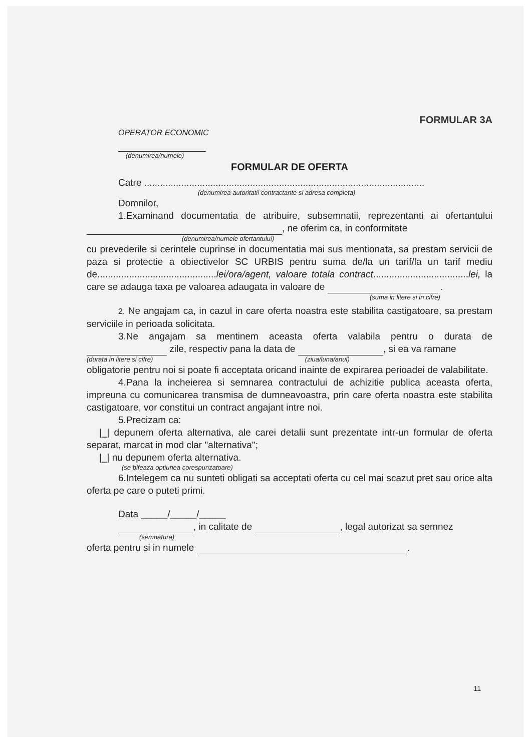FORMULAR 3A
OPERATOR ECONOMIC
(denumirea/numele)
FORMULAR DE OFERTA
Catre ..........................................................................................................
(denumirea autoritatii contractante si adresa completa)
Domnilor,
1.Examinand documentatia de atribuire, subsemnatii, reprezentanti ai ofertantului , ne oferim ca, in conformitate
(denumirea/numele ofertantului)
cu prevederile si cerintele cuprinse in documentatia mai sus mentionata, sa prestam servicii de paza si protectie a obiectivelor SC URBIS pentru suma de/la un tarif/la un tarif mediu de.............................................lei/ora/agent, valoare totala contract....................................lei, la care se adauga taxa pe valoarea adaugata in valoare de .
(suma in litere si in cifre)
2. Ne angajam ca, in cazul in care oferta noastra este stabilita castigatoare, sa prestam serviciile in perioada solicitata.
3.Ne angajam sa mentinem aceasta oferta valabila pentru o durata de zile, respectiv pana la data de , si ea va ramane
(durata in litere si cifre) (ziua/luna/anul)
obligatorie pentru noi si poate fi acceptata oricand inainte de expirarea perioadei de valabilitate.
4.Pana la incheierea si semnarea contractului de achizitie publica aceasta oferta, impreuna cu comunicarea transmisa de dumneavoastra, prin care oferta noastra este stabilita castigatoare, vor constitui un contract angajant intre noi.
5.Precizam ca:
|_| depunem oferta alternativa, ale carei detalii sunt prezentate intr-un formular de oferta separat, marcat in mod clar "alternativa";
|_| nu depunem oferta alternativa.
(se bifeaza optiunea corespunzatoare)
6.Intelegem ca nu sunteti obligati sa acceptati oferta cu cel mai scazut pret sau orice alta oferta pe care o puteti primi.
Data _____/_____/_____
, in calitate de , legal autorizat sa semnez
(semnatura)
oferta pentru si in numele .
11